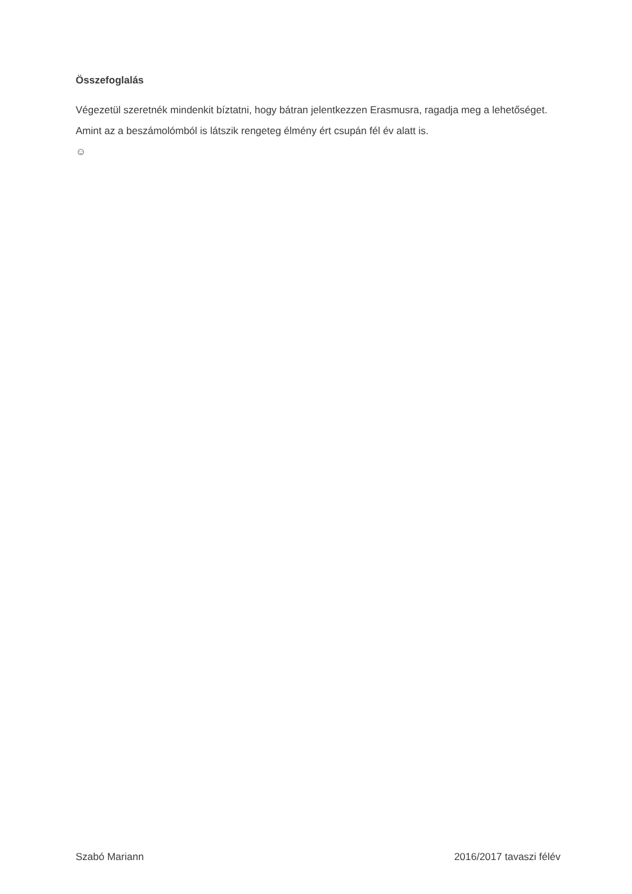Összefoglalás
Végezetül szeretnék mindenkit bíztatni, hogy bátran jelentkezzen Erasmusra, ragadja meg a lehetőséget. Amint az a beszámolómból is látszik rengeteg élmény ért csupán fél év alatt is.
☺
Szabó Mariann 2016/2017 tavaszi félév